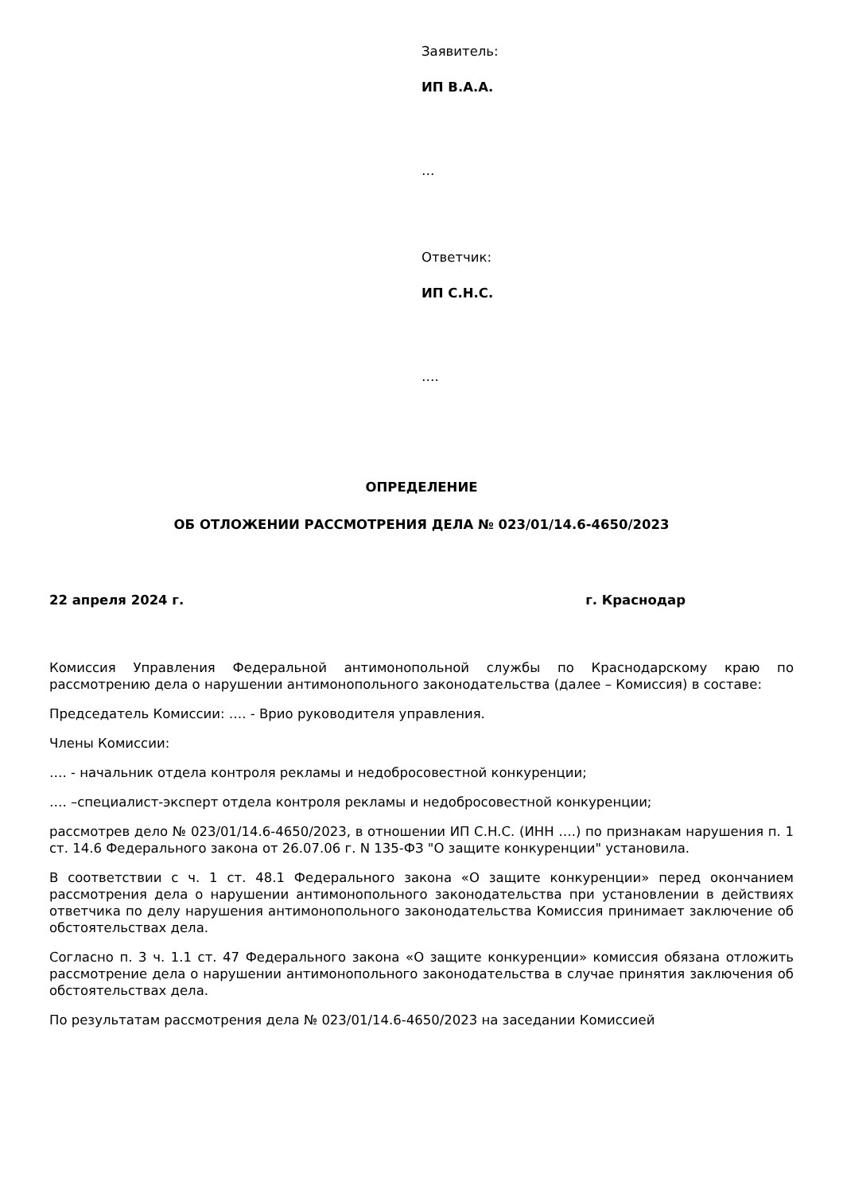Заявитель:
ИП В.А.А.
…
Ответчик:
ИП С.Н.С.
….
ОПРЕДЕЛЕНИЕ
ОБ ОТЛОЖЕНИИ РАССМОТРЕНИЯ ДЕЛА № 023/01/14.6-4650/2023
22 апреля 2024 г. г. Краснодар
Комиссия Управления Федеральной антимонопольной службы по Краснодарскому краю по рассмотрению дела о нарушении антимонопольного законодательства (далее – Комиссия) в составе:
Председатель Комиссии: …. - Врио руководителя управления.
Члены Комиссии:
…. - начальник отдела контроля рекламы и недобросовестной конкуренции;
…. –специалист-эксперт отдела контроля рекламы и недобросовестной конкуренции;
рассмотрев дело № 023/01/14.6-4650/2023, в отношении ИП С.Н.С. (ИНН ….) по признакам нарушения п. 1 ст. 14.6 Федерального закона от 26.07.06 г. N 135-ФЗ "О защите конкуренции" установила.
В соответствии с ч. 1 ст. 48.1 Федерального закона «О защите конкуренции» перед окончанием рассмотрения дела о нарушении антимонопольного законодательства при установлении в действиях ответчика по делу нарушения антимонопольного законодательства Комиссия принимает заключение об обстоятельствах дела.
Согласно п. 3 ч. 1.1 ст. 47 Федерального закона «О защите конкуренции» комиссия обязана отложить рассмотрение дела о нарушении антимонопольного законодательства в случае принятия заключения об обстоятельствах дела.
По результатам рассмотрения дела № 023/01/14.6-4650/2023 на заседании Комиссией